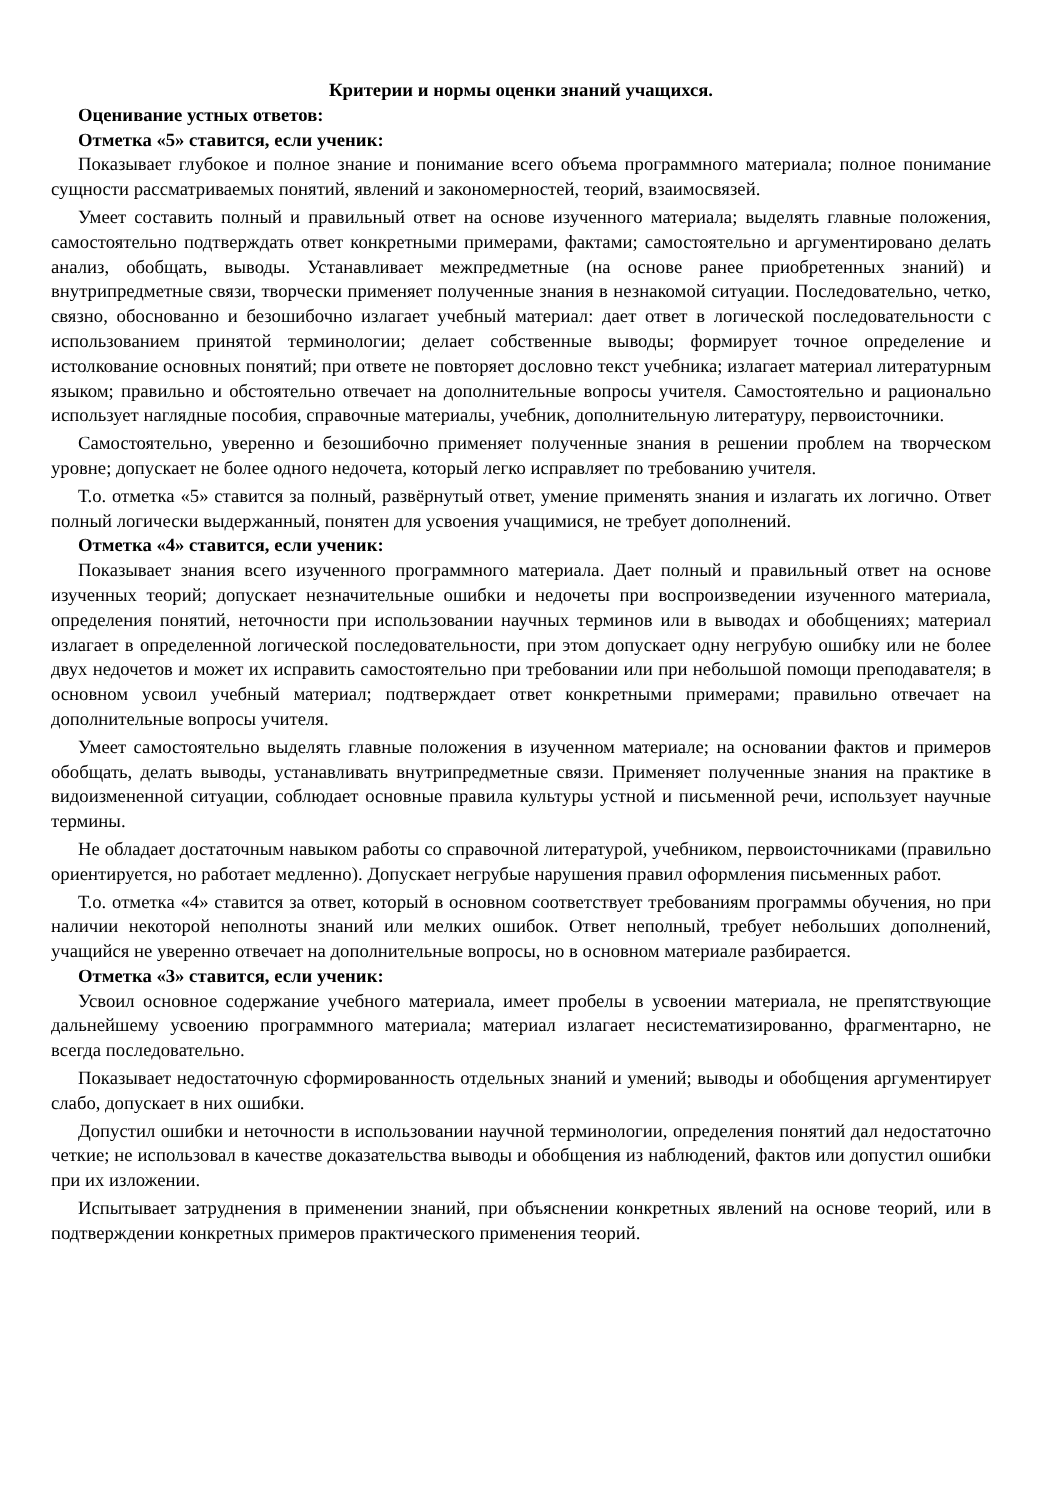Критерии и нормы оценки знаний учащихся.
Оценивание устных ответов:
Отметка «5» ставится, если ученик:
Показывает глубокое и полное знание и понимание всего объема программного материала; полное понимание сущности рассматриваемых понятий, явлений и закономерностей, теорий, взаимосвязей.
Умеет составить полный и правильный ответ на основе изученного материала; выделять главные положения, самостоятельно подтверждать ответ конкретными примерами, фактами; самостоятельно и аргументировано делать анализ, обобщать, выводы. Устанавливает межпредметные (на основе ранее приобретенных знаний) и внутрипредметные связи, творчески применяет полученные знания в незнакомой ситуации. Последовательно, четко, связно, обоснованно и безошибочно излагает учебный материал: дает ответ в логической последовательности с использованием принятой терминологии; делает собственные выводы; формирует точное определение и истолкование основных понятий; при ответе не повторяет дословно текст учебника; излагает материал литературным языком; правильно и обстоятельно отвечает на дополнительные вопросы учителя. Самостоятельно и рационально использует наглядные пособия, справочные материалы, учебник, дополнительную литературу, первоисточники.
Самостоятельно, уверенно и безошибочно применяет полученные знания в решении проблем на творческом уровне; допускает не более одного недочета, который легко исправляет по требованию учителя.
Т.о. отметка «5» ставится за полный, развёрнутый ответ, умение применять знания и излагать их логично. Ответ полный логически выдержанный, понятен для усвоения учащимися, не требует дополнений.
Отметка «4» ставится, если ученик:
Показывает знания всего изученного программного материала. Дает полный и правильный ответ на основе изученных теорий; допускает незначительные ошибки и недочеты при воспроизведении изученного материала, определения понятий, неточности при использовании научных терминов или в выводах и обобщениях; материал излагает в определенной логической последовательности, при этом допускает одну негрубую ошибку или не более двух недочетов и может их исправить самостоятельно при требовании или при небольшой помощи преподавателя; в основном усвоил учебный материал; подтверждает ответ конкретными примерами; правильно отвечает на дополнительные вопросы учителя.
Умеет самостоятельно выделять главные положения в изученном материале; на основании фактов и примеров обобщать, делать выводы, устанавливать внутрипредметные связи. Применяет полученные знания на практике в видоизмененной ситуации, соблюдает основные правила культуры устной и письменной речи, использует научные термины.
Не обладает достаточным навыком работы со справочной литературой, учебником, первоисточниками (правильно ориентируется, но работает медленно). Допускает негрубые нарушения правил оформления письменных работ.
Т.о. отметка «4» ставится за ответ, который в основном соответствует требованиям программы обучения, но при наличии некоторой неполноты знаний или мелких ошибок. Ответ неполный, требует небольших дополнений, учащийся не уверенно отвечает на дополнительные вопросы, но в основном материале разбирается.
Отметка «3» ставится, если ученик:
Усвоил основное содержание учебного материала, имеет пробелы в усвоении материала, не препятствующие дальнейшему усвоению программного материала; материал излагает несистематизированно, фрагментарно, не всегда последовательно.
Показывает недостаточную сформированность отдельных знаний и умений; выводы и обобщения аргументирует слабо, допускает в них ошибки.
Допустил ошибки и неточности в использовании научной терминологии, определения понятий дал недостаточно четкие; не использовал в качестве доказательства выводы и обобщения из наблюдений, фактов или допустил ошибки при их изложении.
Испытывает затруднения в применении знаний, при объяснении конкретных явлений на основе теорий, или в подтверждении конкретных примеров практического применения теорий.